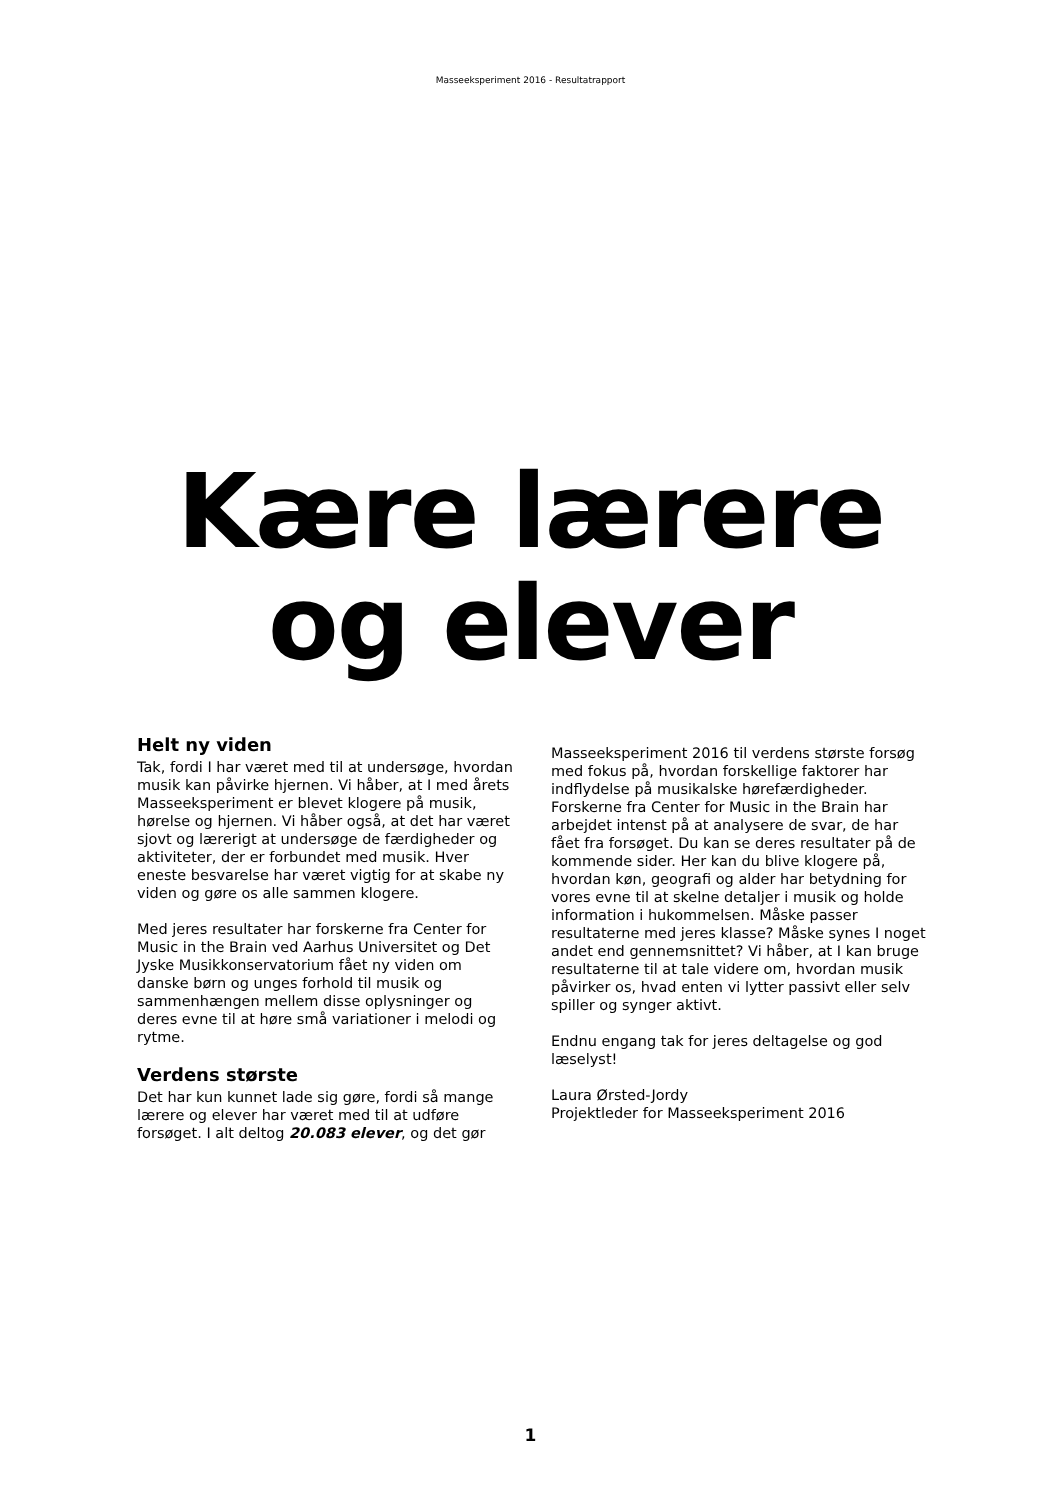Masseeksperiment 2016 - Resultatrapport
Kære lærere
og elever
Helt ny viden
Tak, fordi I har været med til at undersøge, hvordan musik kan påvirke hjernen. Vi håber, at I med årets Masseeksperiment er blevet klogere på musik, hørelse og hjernen. Vi håber også, at det har været sjovt og lærerigt at undersøge de færdigheder og aktiviteter, der er forbundet med musik. Hver eneste besvarelse har været vigtig for at skabe ny viden og gøre os alle sammen klogere.
Med jeres resultater har forskerne fra Center for Music in the Brain ved Aarhus Universitet og Det Jyske Musikkonservatorium fået ny viden om danske børn og unges forhold til musik og sammenhængen mellem disse oplysninger og deres evne til at høre små variationer i melodi og rytme.
Verdens største
Det har kun kunnet lade sig gøre, fordi så mange lærere og elever har været med til at udføre forsøget. I alt deltog 20.083 elever, og det gør
Masseeksperiment 2016 til verdens største forsøg med fokus på, hvordan forskellige faktorer har indflydelse på musikalske hørefærdigheder. Forskerne fra Center for Music in the Brain har arbejdet intenst på at analysere de svar, de har fået fra forsøget. Du kan se deres resultater på de kommende sider. Her kan du blive klogere på, hvordan køn, geografi og alder har betydning for vores evne til at skelne detaljer i musik og holde information i hukommelsen. Måske passer resultaterne med jeres klasse? Måske synes I noget andet end gennemsnittet? Vi håber, at I kan bruge resultaterne til at tale videre om, hvordan musik påvirker os, hvad enten vi lytter passivt eller selv spiller og synger aktivt.
Endnu engang tak for jeres deltagelse og god læselyst!
Laura Ørsted-Jordy
Projektleder for Masseeksperiment 2016
1